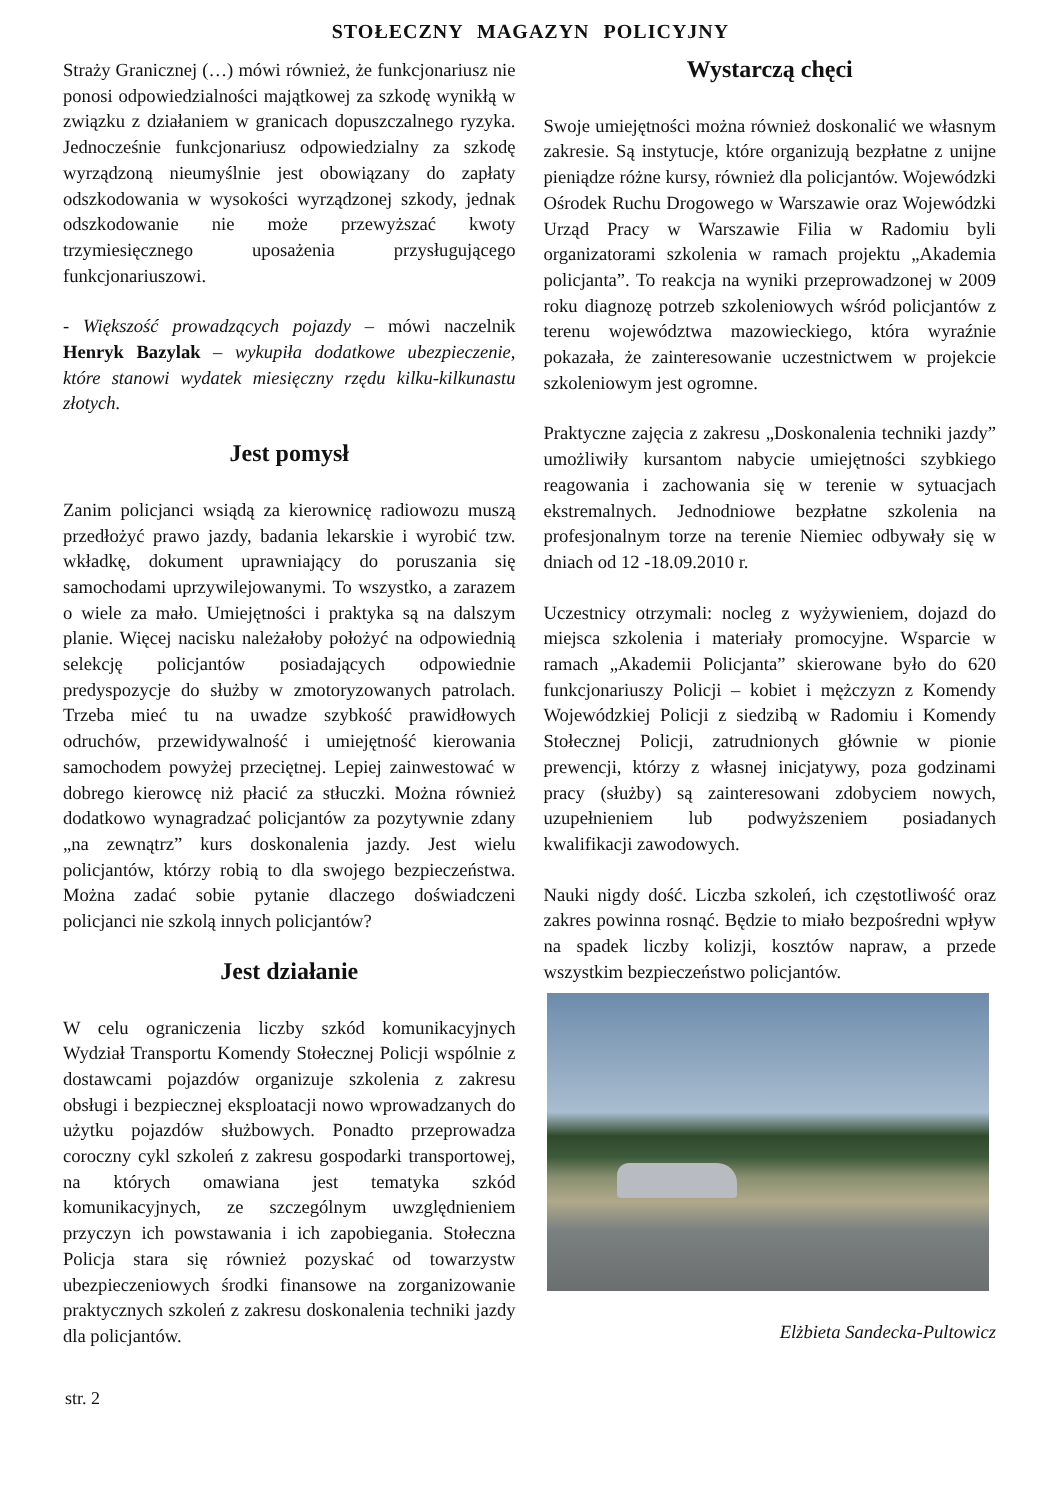STOŁECZNY MAGAZYN POLICYJNY
Straży Granicznej (…) mówi również, że funkcjonariusz nie ponosi odpowiedzialności majątkowej za szkodę wynikłą w związku z działaniem w granicach dopuszczalnego ryzyka. Jednocześnie funkcjonariusz odpowiedzialny za szkodę wyrządzoną nieumyślnie jest obowiązany do zapłaty odszkodowania w wysokości wyrządzonej szkody, jednak odszkodowanie nie może przewyższać kwoty trzymiesięcznego uposażenia przysługującego funkcjonariuszowi.
- Większość prowadzących pojazdy – mówi naczelnik Henryk Bazylak – wykupiła dodatkowe ubezpieczenie, które stanowi wydatek miesięczny rzędu kilku-kilkunastu złotych.
Jest pomysł
Zanim policjanci wsiądą za kierownicę radiowozu muszą przedłożyć prawo jazdy, badania lekarskie i wyrobić tzw. wkładkę, dokument uprawniający do poruszania się samochodami uprzywilejowanymi. To wszystko, a zarazem o wiele za mało. Umiejętności i praktyka są na dalszym planie. Więcej nacisku należałoby położyć na odpowiednią selekcję policjantów posiadających odpowiednie predyspozycje do służby w zmotoryzowanych patrolach. Trzeba mieć tu na uwadze szybkość prawidłowych odruchów, przewidywalność i umiejętność kierowania samochodem powyżej przeciętnej. Lepiej zainwestować w dobrego kierowcę niż płacić za stłuczki. Można również dodatkowo wynagradzać policjantów za pozytywnie zdany „na zewnątrz” kurs doskonalenia jazdy. Jest wielu policjantów, którzy robią to dla swojego bezpieczeństwa. Można zadać sobie pytanie dlaczego doświadczeni policjanci nie szkolą innych policjantów?
Jest działanie
W celu ograniczenia liczby szkód komunikacyjnych Wydział Transportu Komendy Stołecznej Policji wspólnie z dostawcami pojazdów organizuje szkolenia z zakresu obsługi i bezpiecznej eksploatacji nowo wprowadzanych do użytku pojazdów służbowych. Ponadto przeprowadza coroczny cykl szkoleń z zakresu gospodarki transportowej, na których omawiana jest tematyka szkód komunikacyjnych, ze szczególnym uwzględnieniem przyczyn ich powstawania i ich zapobiegania. Stołeczna Policja stara się również pozyskać od towarzystw ubezpieczeniowych środki finansowe na zorganizowanie praktycznych szkoleń z zakresu doskonalenia techniki jazdy dla policjantów.
Wystarczą chęci
Swoje umiejętności można również doskonalić we własnym zakresie. Są instytucje, które organizują bezpłatne z unijne pieniądze różne kursy, również dla policjantów. Wojewódzki Ośrodek Ruchu Drogowego w Warszawie oraz Wojewódzki Urząd Pracy w Warszawie Filia w Radomiu byli organizatorami szkolenia w ramach projektu „Akademia policjanta”. To reakcja na wyniki przeprowadzonej w 2009 roku diagnozę potrzeb szkoleniowych wśród policjantów z terenu województwa mazowieckiego, która wyraźnie pokazała, że zainteresowanie uczestnictwem w projekcie szkoleniowym jest ogromne.
Praktyczne zajęcia z zakresu „Doskonalenia techniki jazdy” umożliwiły kursantom nabycie umiejętności szybkiego reagowania i zachowania się w terenie w sytuacjach ekstremalnych. Jednodniowe bezpłatne szkolenia na profesjonalnym torze na terenie Niemiec odbywały się w dniach od 12 -18.09.2010 r.
Uczestnicy otrzymali: nocleg z wyżywieniem, dojazd do miejsca szkolenia i materiały promocyjne. Wsparcie w ramach „Akademii Policjanta” skierowane było do 620 funkcjonariuszy Policji – kobiet i mężczyzn z Komendy Wojewódzkiej Policji z siedzibą w Radomiu i Komendy Stołecznej Policji, zatrudnionych głównie w pionie prewencji, którzy z własnej inicjatywy, poza godzinami pracy (służby) są zainteresowani zdobyciem nowych, uzupełnieniem lub podwyższeniem posiadanych kwalifikacji zawodowych.
Nauki nigdy dość. Liczba szkoleń, ich częstotliwość oraz zakres powinna rosnąć. Będzie to miało bezpośredni wpływ na spadek liczby kolizji, kosztów napraw, a przede wszystkim bezpieczeństwo policjantów.
Elżbieta Sandecka-Pultowicz
str. 2